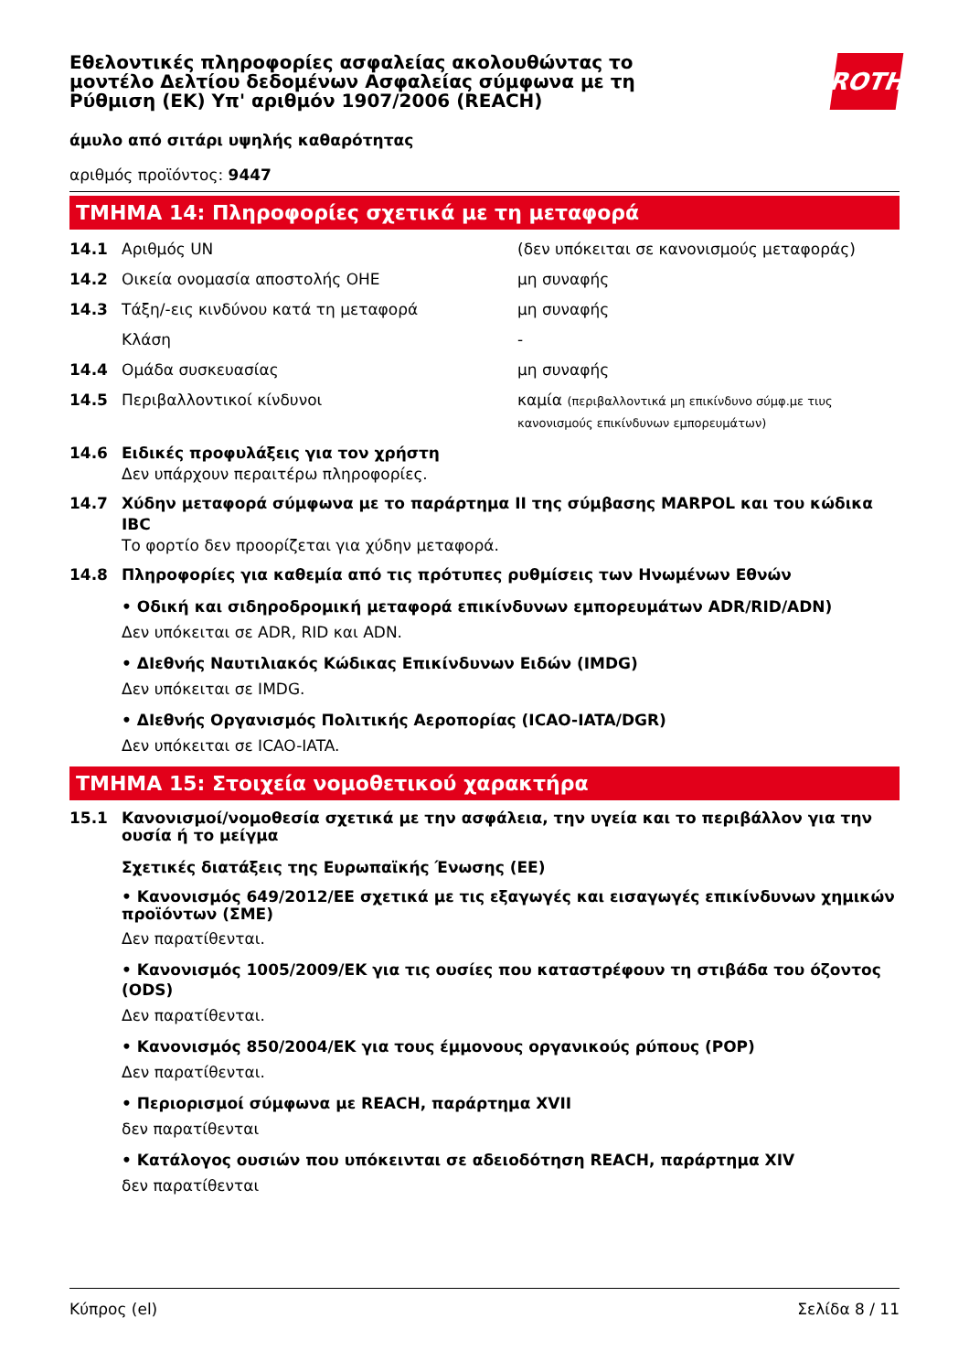Εθελοντικές πληροφορίες ασφαλείας ακολουθώντας το μοντέλο Δελτίου δεδομένων Ασφαλείας σύμφωνα με τη Ρύθμιση (ΕΚ) Υπ' αριθμόν 1907/2006 (REACH)
ROTH
άμυλο από σιτάρι υψηλής καθαρότητας
αριθμός προϊόντος: 9447
ΤΜΗΜΑ 14: Πληροφορίες σχετικά με τη μεταφορά
14.1 Αριθμός UN (δεν υπόκειται σε κανονισμούς μεταφοράς)
14.2 Οικεία ονομασία αποστολής ΟΗΕ μη συναφής
14.3 Τάξη/-εις κινδύνου κατά τη μεταφορά μη συναφής
Κλάση -
14.4 Ομάδα συσκευασίας μη συναφής
14.5 Περιβαλλοντικοί κίνδυνοι καμία (περιβαλλοντικά μη επικίνδυνο σύμφ.με τιυς κανονισμούς επικίνδυνων εμπορευμάτων)
14.6 Ειδικές προφυλάξεις για τον χρήστη
Δεν υπάρχουν περαιτέρω πληροφορίες.
14.7 Χύδην μεταφορά σύμφωνα με το παράρτημα II της σύμβασης MARPOL και του κώδικα IBC
Το φορτίο δεν προορίζεται για χύδην μεταφορά.
14.8 Πληροφορίες για καθεμία από τις πρότυπες ρυθμίσεις των Ηνωμένων Εθνών
• Οδική και σιδηροδρομική μεταφορά επικίνδυνων εμπορευμάτων ADR/RID/ADN)
Δεν υπόκειται σε ADR, RID και ADN.
• ΔΙεθνής Ναυτιλιακός Κώδικας Επικίνδυνων Ειδών (IMDG)
Δεν υπόκειται σε IMDG.
• ΔΙεθνής Οργανισμός Πολιτικής Αεροπορίας (ICAO-IATA/DGR)
Δεν υπόκειται σε ICAO-IATA.
ΤΜΗΜΑ 15: Στοιχεία νομοθετικού χαρακτήρα
15.1 Κανονισμοί/νομοθεσία σχετικά με την ασφάλεια, την υγεία και το περιβάλλον για την ουσία ή το μείγμα
Σχετικές διατάξεις της Ευρωπαϊκής Ένωσης (ΕΕ)
• Κανονισμός 649/2012/ΕΕ σχετικά με τις εξαγωγές και εισαγωγές επικίνδυνων χημικών προϊόντων (ΣΜΕ)
Δεν παρατίθενται.
• Κανονισμός 1005/2009/ΕΚ για τις ουσίες που καταστρέφουν τη στιβάδα του όζοντος (ODS)
Δεν παρατίθενται.
• Κανονισμός 850/2004/ΕΚ για τους έμμονους οργανικούς ρύπους (POP)
Δεν παρατίθενται.
• Περιορισμοί σύμφωνα με REACH, παράρτημα XVII
δεν παρατίθενται
• Κατάλογος ουσιών που υπόκεινται σε αδειοδότηση REACH, παράρτημα XIV
δεν παρατίθενται
Κύπρος (el) Σελίδα 8 / 11